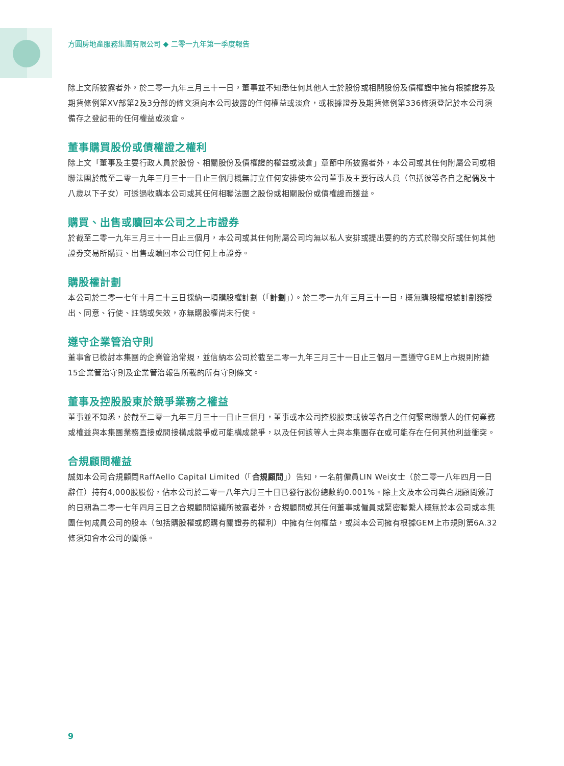方圓房地產服務集團有限公司 ◆ 二零一九年第一季度報告
除上文所披露者外，於二零一九年三月三十一日，董事並不知悉任何其他人士於股份或相關股份及債權證中擁有根據證券及期貨條例第XV部第2及3分部的條文須向本公司披露的任何權益或淡倉，或根據證券及期貨條例第336條須登記於本公司須備存之登記冊的任何權益或淡倉。
董事購買股份或債權證之權利
除上文「董事及主要行政人員於股份、相關股份及債權證的權益或淡倉」章節中所披露者外，本公司或其任何附屬公司或相聯法團於截至二零一九年三月三十一日止三個月概無訂立任何安排使本公司董事及主要行政人員（包括彼等各自之配偶及十八歲以下子女）可透過收購本公司或其任何相聯法團之股份或相關股份或債權證而獲益。
購買、出售或贖回本公司之上市證券
於截至二零一九年三月三十一日止三個月，本公司或其任何附屬公司均無以私人安排或提出要約的方式於聯交所或任何其他證券交易所購買、出售或贖回本公司任何上市證券。
購股權計劃
本公司於二零一七年十月二十三日採納一項購股權計劃（「計劃」）。於二零一九年三月三十一日，概無購股權根據計劃獲授出、同意、行使、註銷或失效，亦無購股權尚未行使。
遵守企業管治守則
董事會已檢討本集團的企業管治常規，並信納本公司於截至二零一九年三月三十一日止三個月一直遵守GEM上市規則附錄15企業管治守則及企業管治報告所載的所有守則條文。
董事及控股股東於競爭業務之權益
董事並不知悉，於截至二零一九年三月三十一日止三個月，董事或本公司控股股東或彼等各自之任何緊密聯繫人的任何業務或權益與本集團業務直接或間接構成競爭或可能構成競爭，以及任何該等人士與本集團存在或可能存在任何其他利益衝突。
合規顧問權益
誠如本公司合規顧問RaffAello Capital Limited（「合規顧問」）告知，一名前僱員LIN Wei女士（於二零一八年四月一日辭任）持有4,000股股份，佔本公司於二零一八年六月三十日已發行股份總數約0.001%。除上文及本公司與合規顧問簽訂的日期為二零一七年四月三日之合規顧問協議所披露者外，合規顧問或其任何董事或僱員或緊密聯繫人概無於本公司或本集團任何成員公司的股本（包括購股權或認購有關證券的權利）中擁有任何權益，或與本公司擁有根據GEM上市規則第6A.32條須知會本公司的關係。
9